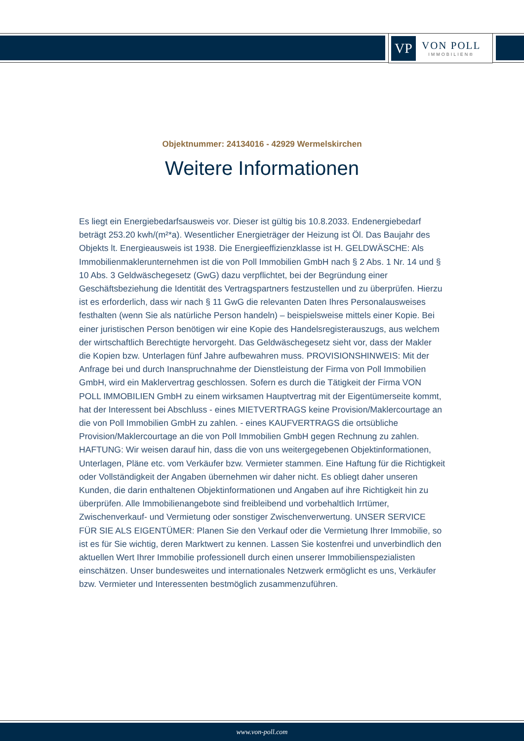VP
VON POLL
IMMOBILIEN®
Objektnummer: 24134016 - 42929 Wermelskirchen
Weitere Informationen
Es liegt ein Energiebedarfsausweis vor. Dieser ist gültig bis 10.8.2033. Endenergiebedarf beträgt 253.20 kwh/(m²*a). Wesentlicher Energieträger der Heizung ist Öl. Das Baujahr des Objekts lt. Energieausweis ist 1938. Die Energieeffizienzklasse ist H. GELDWÄSCHE: Als Immobilienmaklerunternehmen ist die von Poll Immobilien GmbH nach § 2 Abs. 1 Nr. 14 und § 10 Abs. 3 Geldwäschegesetz (GwG) dazu verpflichtet, bei der Begründung einer Geschäftsbeziehung die Identität des Vertragspartners festzustellen und zu überprüfen. Hierzu ist es erforderlich, dass wir nach § 11 GwG die relevanten Daten Ihres Personalausweises festhalten (wenn Sie als natürliche Person handeln) – beispielsweise mittels einer Kopie. Bei einer juristischen Person benötigen wir eine Kopie des Handelsregisterauszugs, aus welchem der wirtschaftlich Berechtigte hervorgeht. Das Geldwäschegesetz sieht vor, dass der Makler die Kopien bzw. Unterlagen fünf Jahre aufbewahren muss. PROVISIONSHINWEIS: Mit der Anfrage bei und durch Inanspruchnahme der Dienstleistung der Firma von Poll Immobilien GmbH, wird ein Maklervertrag geschlossen. Sofern es durch die Tätigkeit der Firma VON POLL IMMOBILIEN GmbH zu einem wirksamen Hauptvertrag mit der Eigentümerseite kommt, hat der Interessent bei Abschluss - eines MIETVERTRAGS keine Provision/Maklercourtage an die von Poll Immobilien GmbH zu zahlen. - eines KAUFVERTRAGS die ortsübliche Provision/Maklercourtage an die von Poll Immobilien GmbH gegen Rechnung zu zahlen. HAFTUNG: Wir weisen darauf hin, dass die von uns weitergegebenen Objektinformationen, Unterlagen, Pläne etc. vom Verkäufer bzw. Vermieter stammen. Eine Haftung für die Richtigkeit oder Vollständigkeit der Angaben übernehmen wir daher nicht. Es obliegt daher unseren Kunden, die darin enthaltenen Objektinformationen und Angaben auf ihre Richtigkeit hin zu überprüfen. Alle Immobilienangebote sind freibleibend und vorbehaltlich Irrtümer, Zwischenverkauf- und Vermietung oder sonstiger Zwischenverwertung. UNSER SERVICE FÜR SIE ALS EIGENTÜMER: Planen Sie den Verkauf oder die Vermietung Ihrer Immobilie, so ist es für Sie wichtig, deren Marktwert zu kennen. Lassen Sie kostenfrei und unverbindlich den aktuellen Wert Ihrer Immobilie professionell durch einen unserer Immobilienspezialisten einschätzen. Unser bundesweites und internationales Netzwerk ermöglicht es uns, Verkäufer bzw. Vermieter und Interessenten bestmöglich zusammenzuführen.
www.von-poll.com